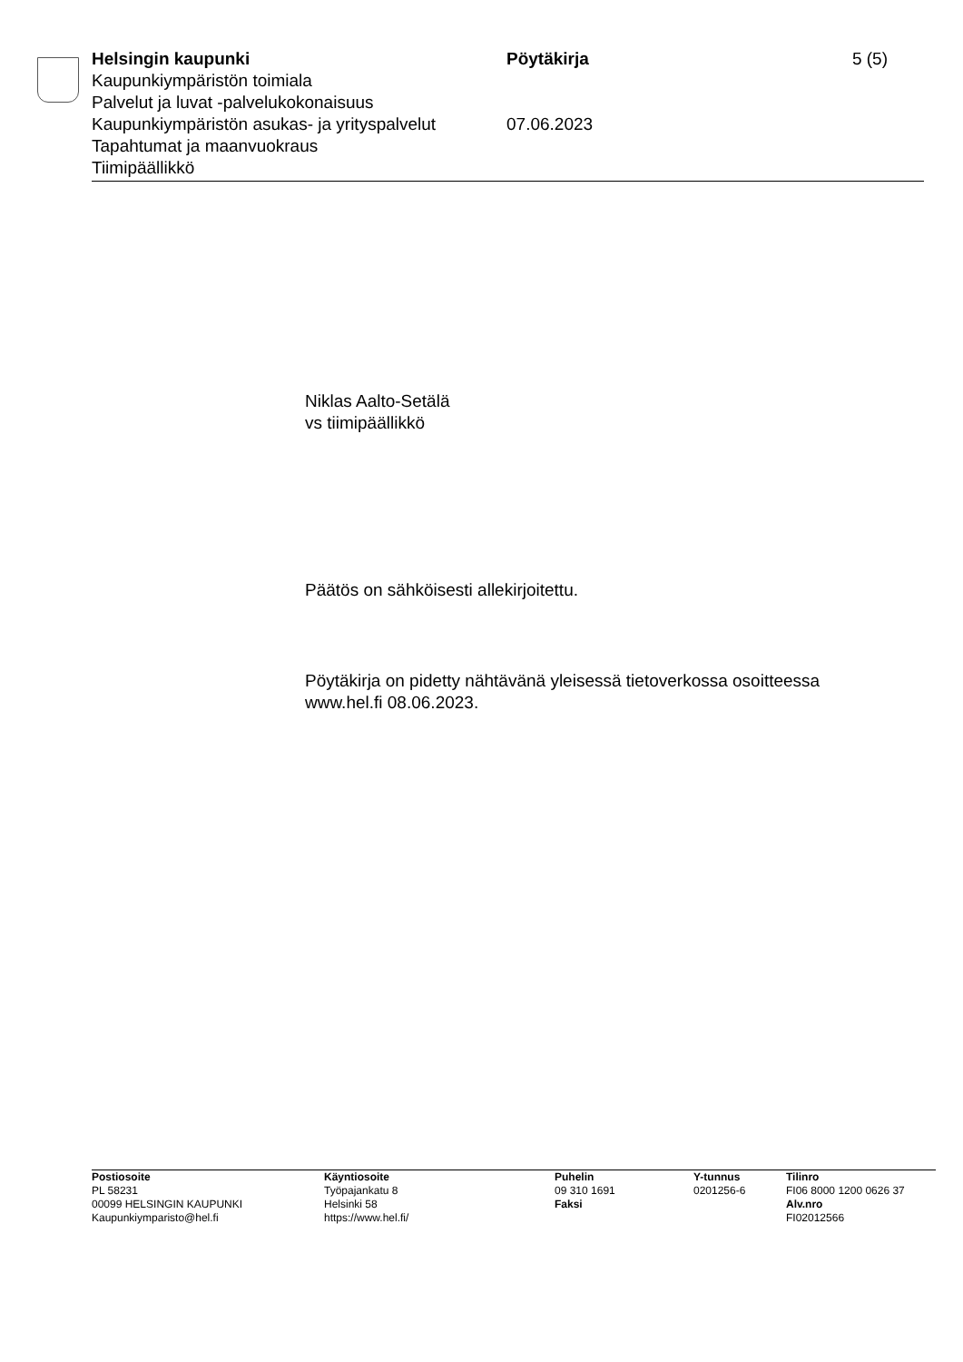Helsingin kaupunki Pöytäkirja 5 (5)
Kaupunkiympäristön toimiala
Palvelut ja luvat -palvelukokonaisuus
Kaupunkiympäristön asukas- ja yrityspalvelut
07.06.2023
Tapahtumat ja maanvuokraus
Tiimipäällikkö
Niklas Aalto-Setälä
vs tiimipäällikkö
Päätös on sähköisesti allekirjoitettu.
Pöytäkirja on pidetty nähtävänä yleisessä tietoverkossa osoitteessa
www.hel.fi 08.06.2023.
Postiosoite
PL 58231
00099 HELSINGIN KAUPUNKI
Kaupunkiymparisto@hel.fi
Käyntiosoite
Työpajankatu 8
Helsinki 58
https://www.hel.fi/
Puhelin
09 310 1691
Faksi
Y-tunnus
0201256-6
Tilinro
FI06 8000 1200 0626 37
Alv.nro
FI02012566